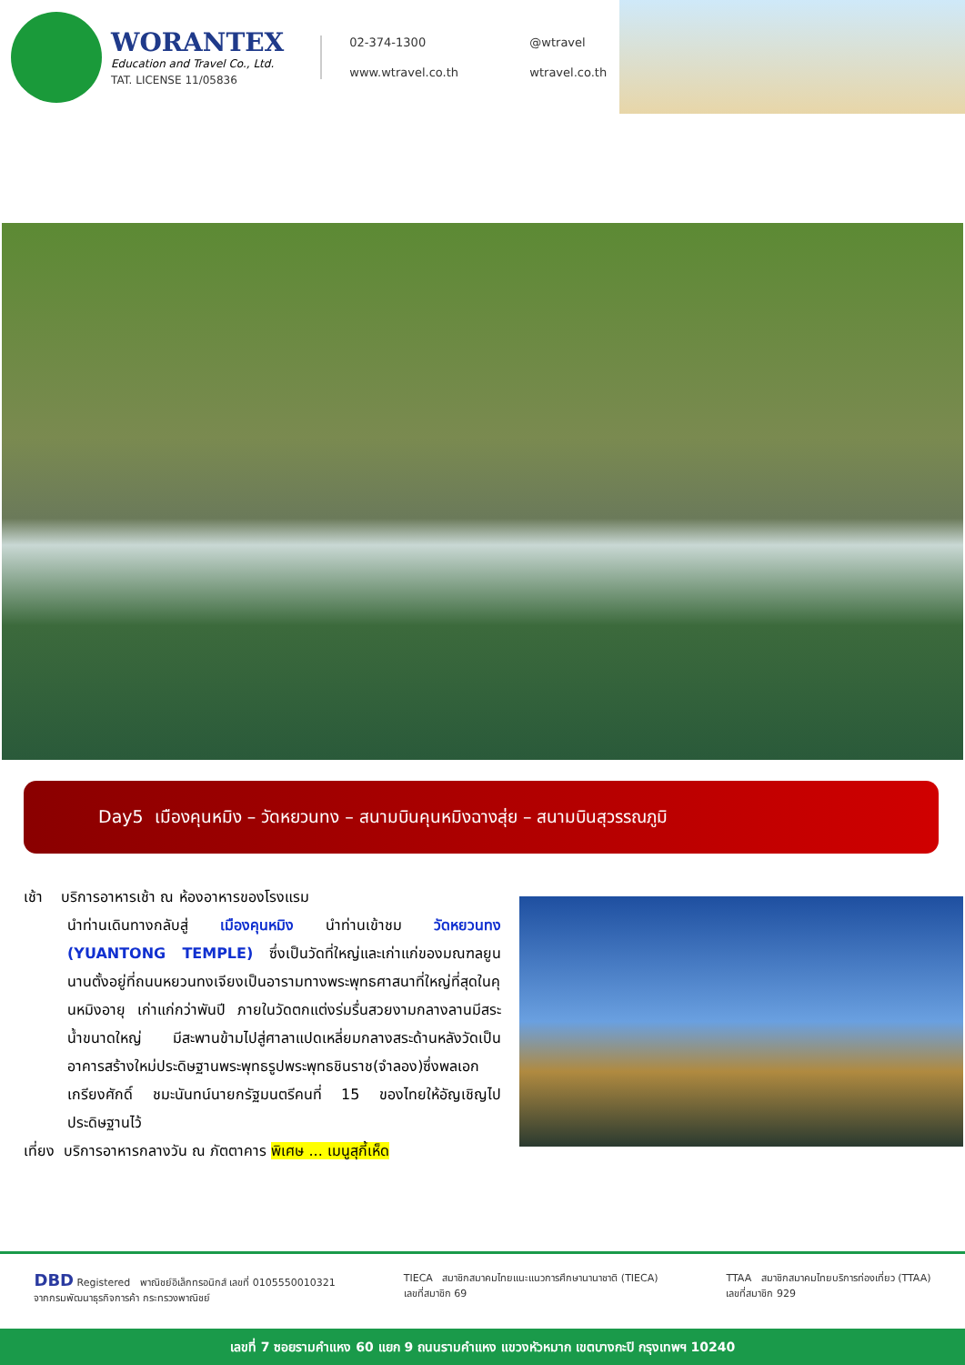WORANTEX
Education and Travel Co., Ltd.
TAT. LICENSE 11/05836
02-374-1300
@wtravel
www.wtravel.co.th
wtravel.co.th
Day5 เมืองคุนหมิง – วัดหยวนทง – สนามบินคุนหมิงฉางสุ่ย – สนามบินสุวรรณภูมิ
เช้า บริการอาหารเช้า ณ ห้องอาหารของโรงแรม
นำท่านเดินทางกลับสู่ เมืองคุนหมิง นำท่านเข้าชม วัดหยวนทง (YUANTONG TEMPLE) ซึ่งเป็นวัดที่ใหญ่และเก่าแก่ของมณฑลยูนนานตั้งอยู่ที่ถนนหยวนทงเจียงเป็นอารามทางพระพุทธศาสนาที่ใหญ่ที่สุดในคุนหมิงอายุ เก่าแก่กว่าพันปี ภายในวัดตกแต่งร่มรื่นสวยงามกลางลานมีสระน้ำขนาดใหญ่ มีสะพานข้ามไปสู่ศาลาแปดเหลี่ยมกลางสระด้านหลังวัดเป็นอาคารสร้างใหม่ประดิษฐานพระพุทธรูปพระพุทธชินราช(จำลอง)ซึ่งพลเอกเกรียงศักดิ์ ชมะนันทน์นายกรัฐมนตรีคนที่ 15 ของไทยให้อัญเชิญไปประดิษฐานไว้
เที่ยง บริการอาหารกลางวัน ณ ภัตตาคาร พิเศษ ... เมนูสุกี้เห็ด
DBD Registered พาณิชย์อิเล็กทรอนิกส์ เลขที่ 0105550010321
จากกรมพัฒนาธุรกิจการค้า กระทรวงพาณิชย์
TIECA สมาชิกสมาคมไทยแนะแนวการศึกษานานาชาติ (TIECA)
เลขที่สมาชิก 69
TTAA สมาชิกสมาคมไทยบริการท่องเที่ยว (TTAA)
เลขที่สมาชิก 929
เลขที่ 7 ซอยรามคำแหง 60 แยก 9 ถนนรามคำแหง แขวงหัวหมาก เขตบางกะปิ กรุงเทพฯ 10240